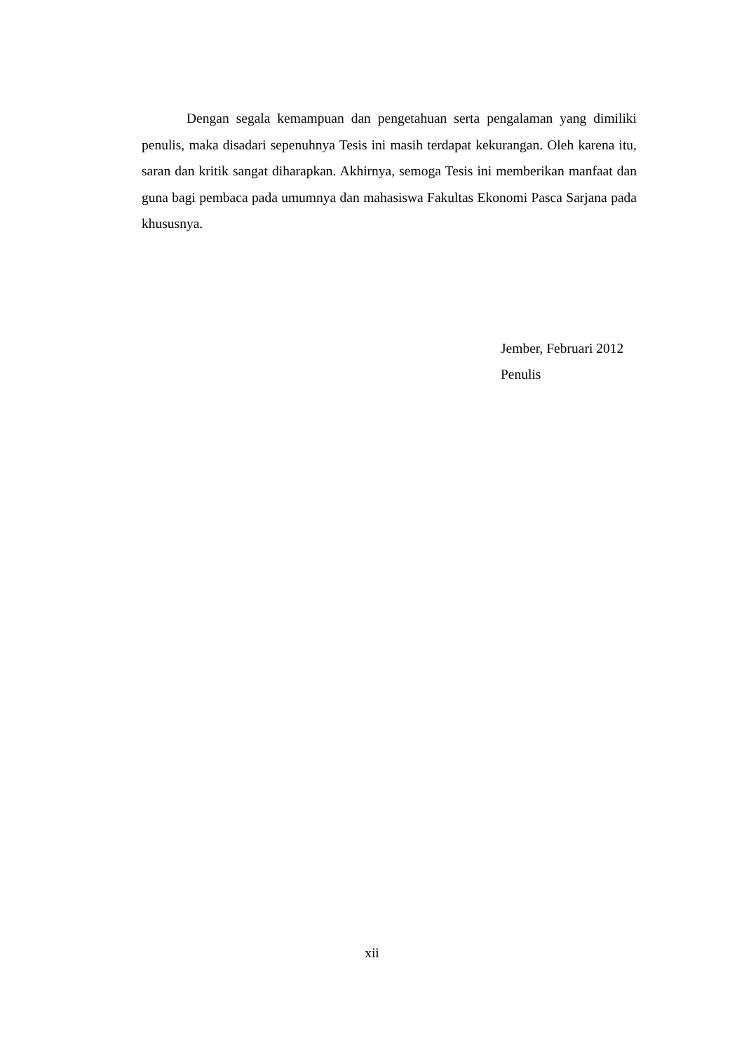Dengan segala kemampuan dan pengetahuan serta pengalaman yang dimiliki penulis, maka disadari sepenuhnya Tesis ini masih terdapat kekurangan. Oleh karena itu, saran dan kritik sangat diharapkan. Akhirnya, semoga Tesis ini memberikan manfaat dan guna bagi pembaca pada umumnya dan mahasiswa Fakultas Ekonomi Pasca Sarjana pada khususnya.
Jember, Februari 2012
Penulis
xii